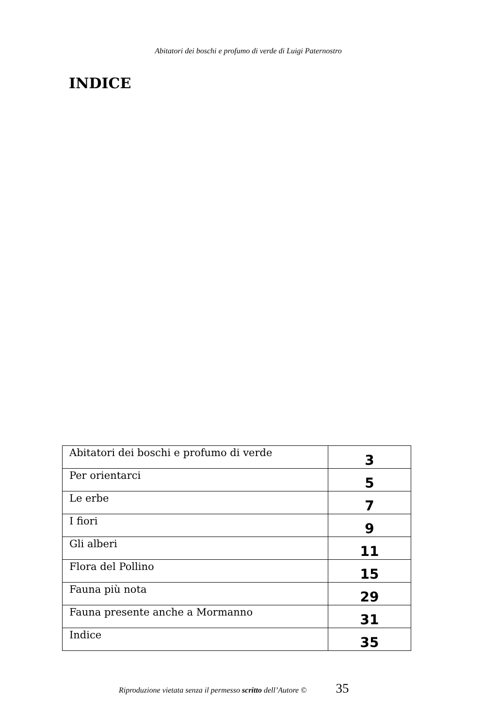Abitatori dei boschi e profumo di verde di Luigi Paternostro
INDICE
| Abitatori dei boschi e profumo di verde | 3 |
| Per orientarci | 5 |
| Le erbe | 7 |
| I fiori | 9 |
| Gli alberi | 11 |
| Flora del Pollino | 15 |
| Fauna più nota | 29 |
| Fauna presente anche a Mormanno | 31 |
| Indice | 35 |
Riproduzione vietata senza il permesso scritto dell’Autore © 35